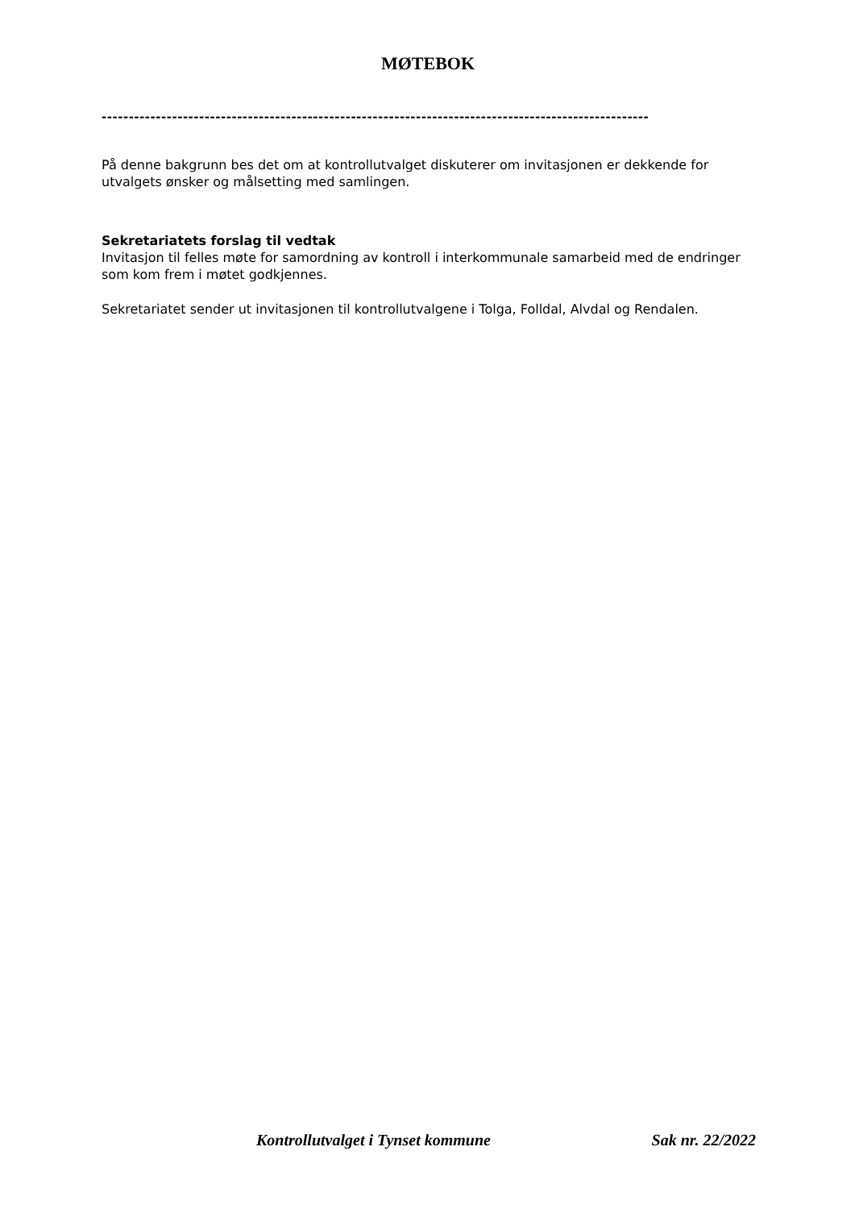MØTEBOK
-----------------------------------------------------------------------------------------------------
På denne bakgrunn bes det om at kontrollutvalget diskuterer om invitasjonen er dekkende for utvalgets ønsker og målsetting med samlingen.
Sekretariatets forslag til vedtak
Invitasjon til felles møte for samordning av kontroll i interkommunale samarbeid med de endringer som kom frem i møtet godkjennes.
Sekretariatet sender ut invitasjonen til kontrollutvalgene i Tolga, Folldal, Alvdal og Rendalen.
Kontrollutvalget i Tynset kommune Sak nr. 22/2022